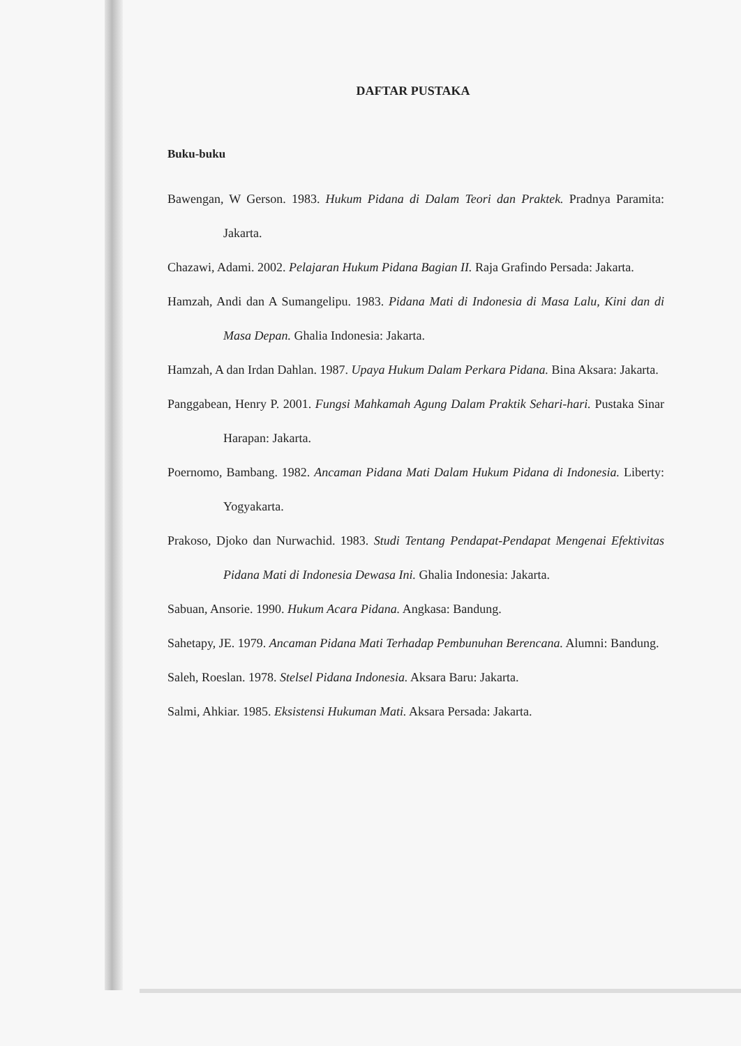DAFTAR PUSTAKA
Buku-buku
Bawengan, W Gerson. 1983. Hukum Pidana di Dalam Teori dan Praktek. Pradnya Paramita: Jakarta.
Chazawi, Adami. 2002. Pelajaran Hukum Pidana Bagian II. Raja Grafindo Persada: Jakarta.
Hamzah, Andi dan A Sumangelipu. 1983. Pidana Mati di Indonesia di Masa Lalu, Kini dan di Masa Depan. Ghalia Indonesia: Jakarta.
Hamzah, A dan Irdan Dahlan. 1987. Upaya Hukum Dalam Perkara Pidana. Bina Aksara: Jakarta.
Panggabean, Henry P. 2001. Fungsi Mahkamah Agung Dalam Praktik Sehari-hari. Pustaka Sinar Harapan: Jakarta.
Poernomo, Bambang. 1982. Ancaman Pidana Mati Dalam Hukum Pidana di Indonesia. Liberty: Yogyakarta.
Prakoso, Djoko dan Nurwachid. 1983. Studi Tentang Pendapat-Pendapat Mengenai Efektivitas Pidana Mati di Indonesia Dewasa Ini. Ghalia Indonesia: Jakarta.
Sabuan, Ansorie. 1990. Hukum Acara Pidana. Angkasa: Bandung.
Sahetapy, JE. 1979. Ancaman Pidana Mati Terhadap Pembunuhan Berencana. Alumni: Bandung.
Saleh, Roeslan. 1978. Stelsel Pidana Indonesia. Aksara Baru: Jakarta.
Salmi, Ahkiar. 1985. Eksistensi Hukuman Mati. Aksara Persada: Jakarta.